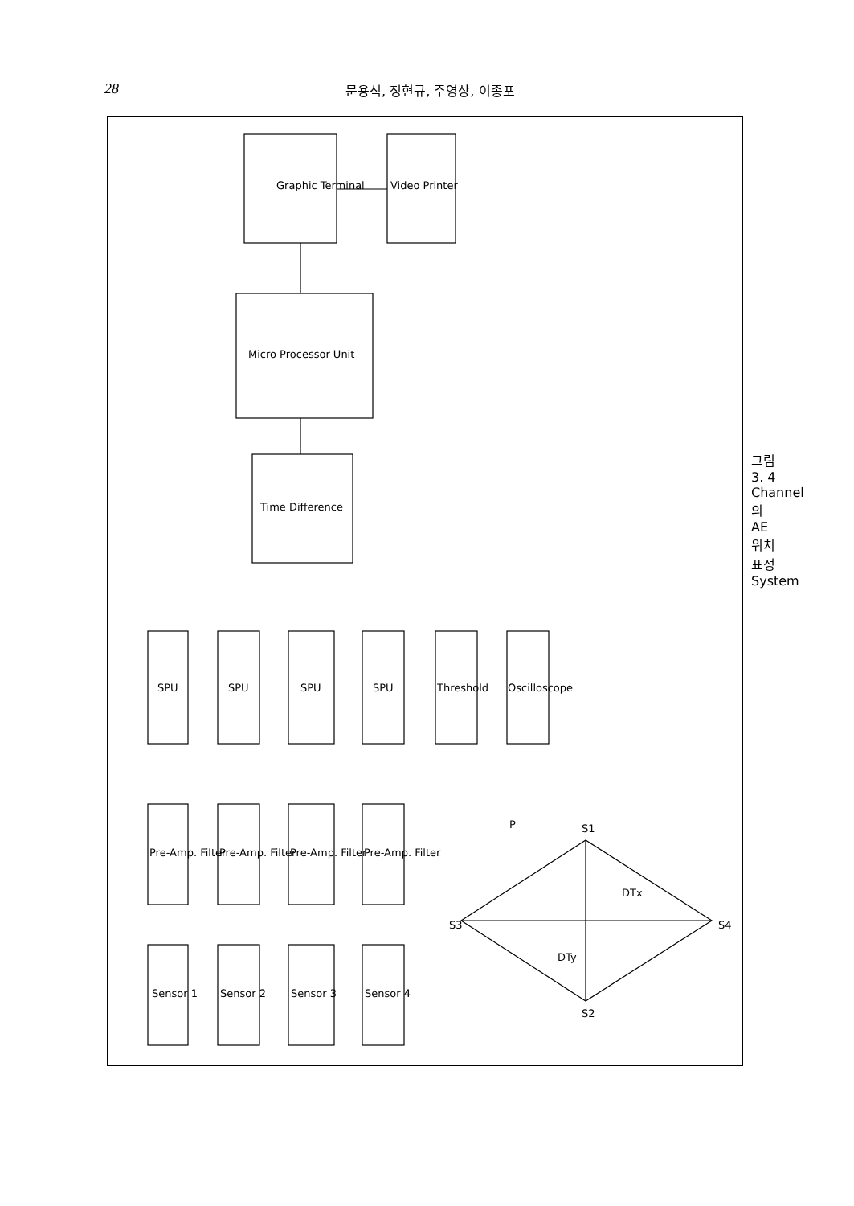28 문용식, 정현규, 주영상, 이종포
Graphic Terminal
Video Printer
Micro Processor Unit
Time Difference
SPU
SPU
SPU
SPU
Threshold
Oscilloscope
Pre-Amp. Filter
Pre-Amp. Filter
Pre-Amp. Filter
Pre-Amp. Filter
Sensor 1
Sensor 2
Sensor 3
Sensor 4
S3
S1
S4
S2
P
DTx
DTy
그림3. 4 Channel의 AE 위치표정 System